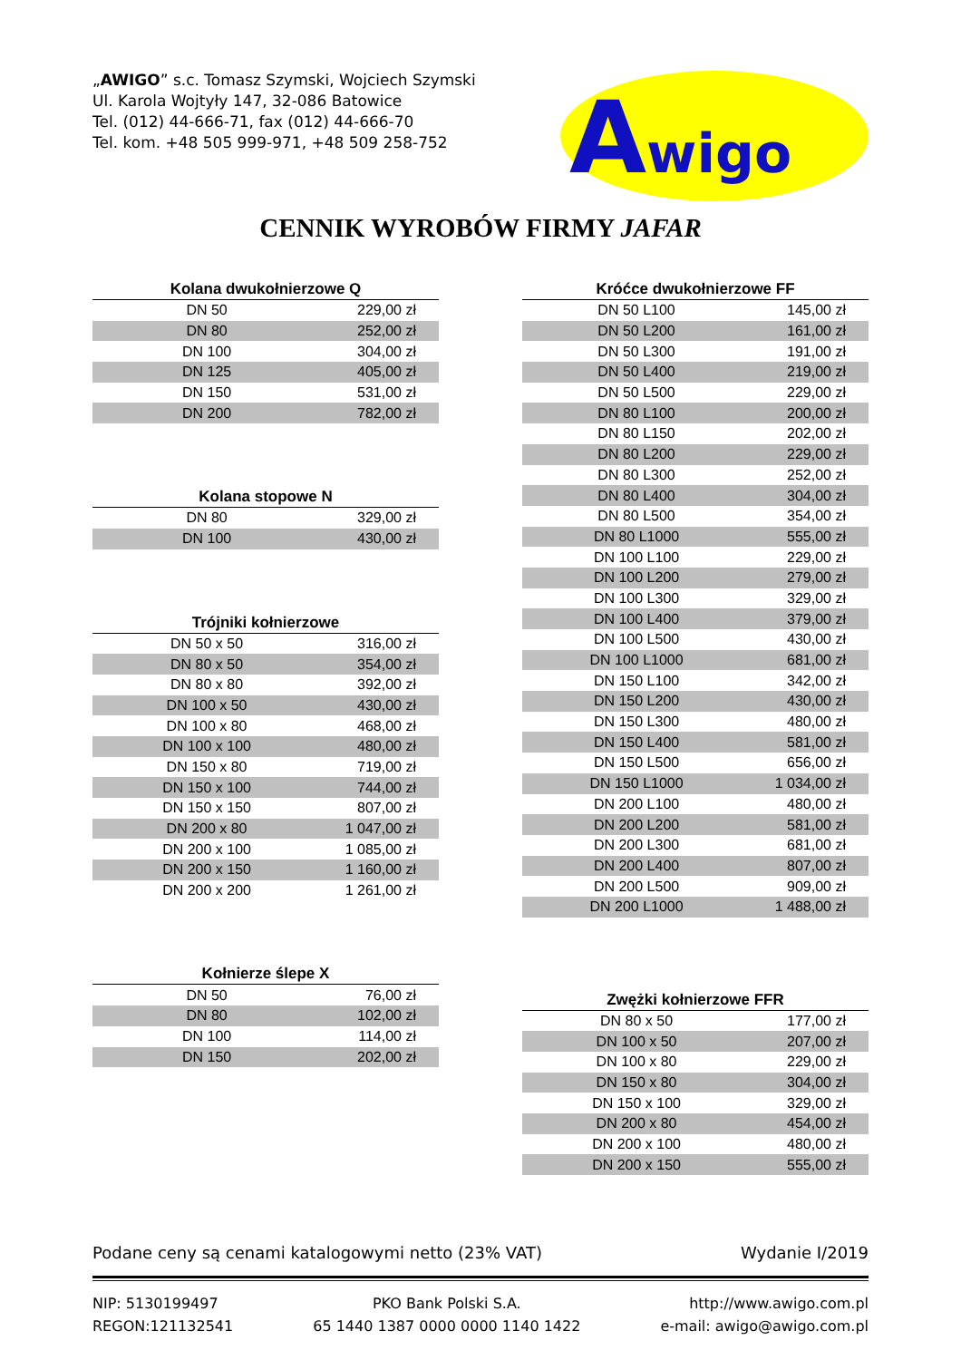„AWIGO” s.c. Tomasz Szymski, Wojciech Szymski
Ul. Karola Wojtyły 147, 32-086 Batowice
Tel. (012) 44-666-71, fax (012) 44-666-70
Tel. kom. +48 505 999-971, +48 509 258-752
A
wigo
CENNIK WYROBÓW FIRMY JAFAR
| Kolana dwukołnierzowe Q | |
| --- | --- |
| DN 50 | 229,00 zł |
| DN 80 | 252,00 zł |
| DN 100 | 304,00 zł |
| DN 125 | 405,00 zł |
| DN 150 | 531,00 zł |
| DN 200 | 782,00 zł |
| Kolana stopowe N | |
| --- | --- |
| DN 80 | 329,00 zł |
| DN 100 | 430,00 zł |
| Trójniki kołnierzowe | |
| --- | --- |
| DN 50 x 50 | 316,00 zł |
| DN 80 x 50 | 354,00 zł |
| DN 80 x 80 | 392,00 zł |
| DN 100 x 50 | 430,00 zł |
| DN 100 x 80 | 468,00 zł |
| DN 100 x 100 | 480,00 zł |
| DN 150 x 80 | 719,00 zł |
| DN 150 x 100 | 744,00 zł |
| DN 150 x 150 | 807,00 zł |
| DN 200 x 80 | 1 047,00 zł |
| DN 200 x 100 | 1 085,00 zł |
| DN 200 x 150 | 1 160,00 zł |
| DN 200 x 200 | 1 261,00 zł |
| Kołnierze ślepe X | |
| --- | --- |
| DN 50 | 76,00 zł |
| DN 80 | 102,00 zł |
| DN 100 | 114,00 zł |
| DN 150 | 202,00 zł |
| Króćce dwukołnierzowe FF | |
| --- | --- |
| DN 50 L100 | 145,00 zł |
| DN 50 L200 | 161,00 zł |
| DN 50 L300 | 191,00 zł |
| DN 50 L400 | 219,00 zł |
| DN 50 L500 | 229,00 zł |
| DN 80 L100 | 200,00 zł |
| DN 80 L150 | 202,00 zł |
| DN 80 L200 | 229,00 zł |
| DN 80 L300 | 252,00 zł |
| DN 80 L400 | 304,00 zł |
| DN 80 L500 | 354,00 zł |
| DN 80 L1000 | 555,00 zł |
| DN 100 L100 | 229,00 zł |
| DN 100 L200 | 279,00 zł |
| DN 100 L300 | 329,00 zł |
| DN 100 L400 | 379,00 zł |
| DN 100 L500 | 430,00 zł |
| DN 100 L1000 | 681,00 zł |
| DN 150 L100 | 342,00 zł |
| DN 150 L200 | 430,00 zł |
| DN 150 L300 | 480,00 zł |
| DN 150 L400 | 581,00 zł |
| DN 150 L500 | 656,00 zł |
| DN 150 L1000 | 1 034,00 zł |
| DN 200 L100 | 480,00 zł |
| DN 200 L200 | 581,00 zł |
| DN 200 L300 | 681,00 zł |
| DN 200 L400 | 807,00 zł |
| DN 200 L500 | 909,00 zł |
| DN 200 L1000 | 1 488,00 zł |
| Zwężki kołnierzowe FFR | |
| --- | --- |
| DN 80 x 50 | 177,00 zł |
| DN 100 x 50 | 207,00 zł |
| DN 100 x 80 | 229,00 zł |
| DN 150 x 80 | 304,00 zł |
| DN 150 x 100 | 329,00 zł |
| DN 200 x 80 | 454,00 zł |
| DN 200 x 100 | 480,00 zł |
| DN 200 x 150 | 555,00 zł |
Podane ceny są cenami katalogowymi netto (23% VAT) Wydanie I/2019
NIP: 5130199497
REGON:121132541
PKO Bank Polski S.A.
65 1440 1387 0000 0000 1140 1422
http://www.awigo.com.pl
e-mail: awigo@awigo.com.pl